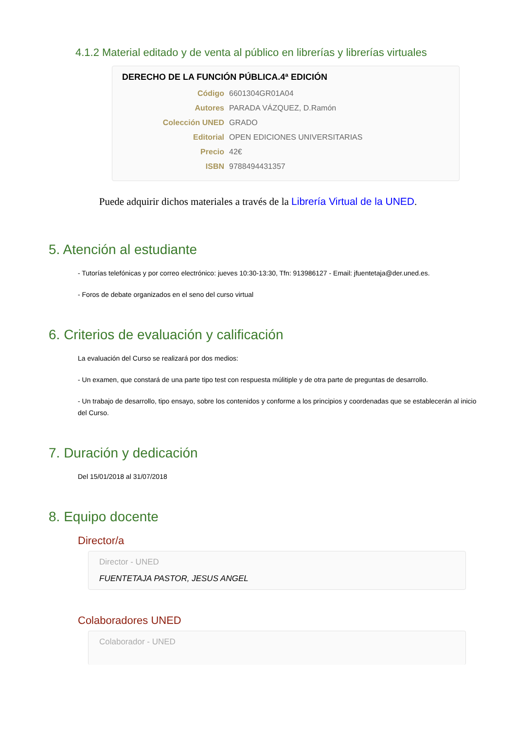4.1.2 Material editado y de venta al público en librerías y librerías virtuales
DERECHO DE LA FUNCIÓN PÚBLICA.4ª EDICIÓN
| Código | 6601304GR01A04 |
| Autores | PARADA VÁZQUEZ, D.Ramón |
| Colección UNED | GRADO |
| Editorial | OPEN EDICIONES UNIVERSITARIAS |
| Precio | 42€ |
| ISBN | 9788494431357 |
Puede adquirir dichos materiales a través de la Librería Virtual de la UNED.
5. Atención al estudiante
- Tutorías telefónicas y por correo electrónico: jueves 10:30-13:30, Tfn: 913986127 - Email: jfuentetaja@der.uned.es.
- Foros de debate organizados en el seno del curso virtual
6. Criterios de evaluación y calificación
La evaluación del Curso se realizará por dos medios:
- Un examen, que constará de una parte tipo test con respuesta múlitiple y de otra parte de preguntas de desarrollo.
- Un trabajo de desarrollo, tipo ensayo, sobre los contenidos y conforme a los principios y coordenadas que se establecerán al inicio del Curso.
7. Duración y dedicación
Del 15/01/2018 al 31/07/2018
8. Equipo docente
Director/a
Director - UNED
FUENTETAJA PASTOR, JESUS ANGEL
Colaboradores UNED
Colaborador - UNED